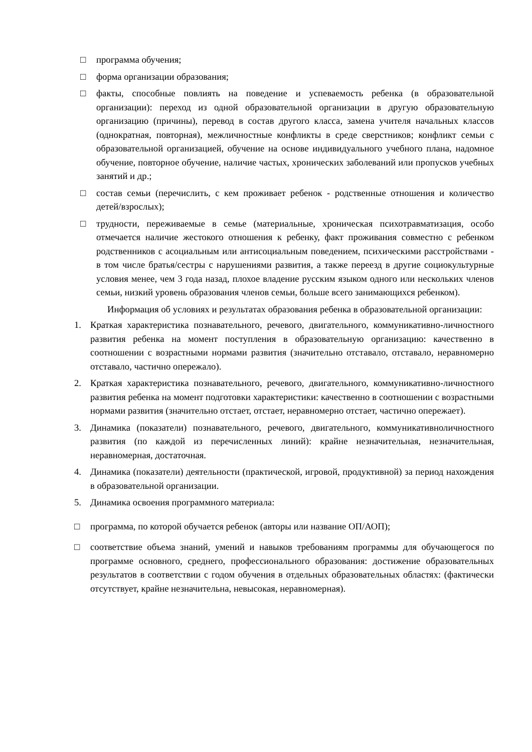□ программа обучения;
□ форма организации образования;
□ факты, способные повлиять на поведение и успеваемость ребенка (в образовательной организации): переход из одной образовательной организации в другую образовательную организацию (причины), перевод в состав другого класса, замена учителя начальных классов (однократная, повторная), межличностные конфликты в среде сверстников; конфликт семьи с образовательной организацией, обучение на основе индивидуального учебного плана, надомное обучение, повторное обучение, наличие частых, хронических заболеваний или пропусков учебных занятий и др.;
□ состав семьи (перечислить, с кем проживает ребенок - родственные отношения и количество детей/взрослых);
□ трудности, переживаемые в семье (материальные, хроническая психотравматизация, особо отмечается наличие жестокого отношения к ребенку, факт проживания совместно с ребенком родственников с асоциальным или антисоциальным поведением, психическими расстройствами - в том числе братья/сестры с нарушениями развития, а также переезд в другие социокультурные условия менее, чем 3 года назад, плохое владение русским языком одного или нескольких членов семьи, низкий уровень образования членов семьи, больше всего занимающихся ребенком).
Информация об условиях и результатах образования ребенка в образовательной организации:
1. Краткая характеристика познавательного, речевого, двигательного, коммуникативно-личностного развития ребенка на момент поступления в образовательную организацию: качественно в соотношении с возрастными нормами развития (значительно отставало, отставало, неравномерно отставало, частично опережало).
2. Краткая характеристика познавательного, речевого, двигательного, коммуникативно-личностного развития ребенка на момент подготовки характеристики: качественно в соотношении с возрастными нормами развития (значительно отстает, отстает, неравномерно отстает, частично опережает).
3. Динамика (показатели) познавательного, речевого, двигательного, коммуникативноличностного развития (по каждой из перечисленных линий): крайне незначительная, незначительная, неравномерная, достаточная.
4. Динамика (показатели) деятельности (практической, игровой, продуктивной) за период нахождения в образовательной организации.
5. Динамика освоения программного материала:
□ программа, по которой обучается ребенок (авторы или название ОП/АОП);
□ соответствие объема знаний, умений и навыков требованиям программы для обучающегося по программе основного, среднего, профессионального образования: достижение образовательных результатов в соответствии с годом обучения в отдельных образовательных областях: (фактически отсутствует, крайне незначительна, невысокая, неравномерная).